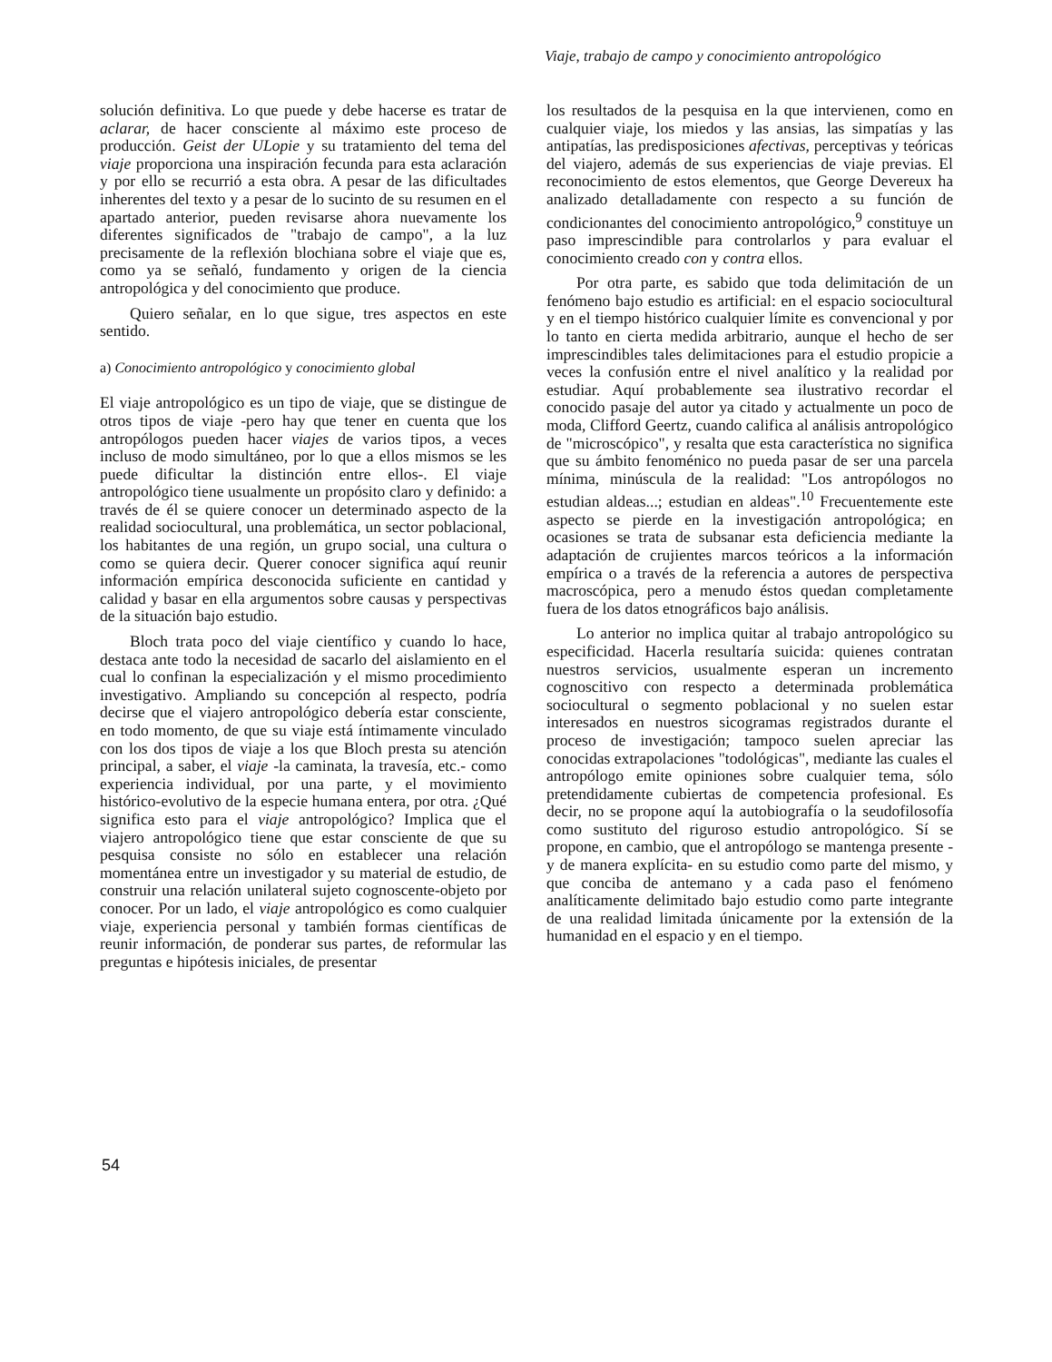Viaje, trabajo de campo y conocimiento antropológico
solución definitiva. Lo que puede y debe hacerse es tratar de aclarar, de hacer consciente al máximo este proceso de producción. Geist der ULopie y su tratamiento del tema del viaje proporciona una inspiración fecunda para esta aclaración y por ello se recurrió a esta obra. A pesar de las dificultades inherentes del texto y a pesar de lo sucinto de su resumen en el apartado anterior, pueden revisarse ahora nuevamente los diferentes significados de "trabajo de campo", a la luz precisamente de la reflexión blochiana sobre el viaje que es, como ya se señaló, fundamento y origen de la ciencia antropológica y del conocimiento que produce.
Quiero señalar, en lo que sigue, tres aspectos en este sentido.
a) Conocimiento antropológico y conocimiento global
El viaje antropológico es un tipo de viaje, que se distingue de otros tipos de viaje -pero hay que tener en cuenta que los antropólogos pueden hacer viajes de varios tipos, a veces incluso de modo simultáneo, por lo que a ellos mismos se les puede dificultar la distinción entre ellos-. El viaje antropológico tiene usualmente un propósito claro y definido: a través de él se quiere conocer un determinado aspecto de la realidad sociocultural, una problemática, un sector poblacional, los habitantes de una región, un grupo social, una cultura o como se quiera decir. Querer conocer significa aquí reunir información empírica desconocida suficiente en cantidad y calidad y basar en ella argumentos sobre causas y perspectivas de la situación bajo estudio.
Bloch trata poco del viaje científico y cuando lo hace, destaca ante todo la necesidad de sacarlo del aislamiento en el cual lo confinan la especialización y el mismo procedimiento investigativo. Ampliando su concepción al respecto, podría decirse que el viajero antropológico debería estar consciente, en todo momento, de que su viaje está íntimamente vinculado con los dos tipos de viaje a los que Bloch presta su atención principal, a saber, el viaje -la caminata, la travesía, etc.- como experiencia individual, por una parte, y el movimiento histórico-evolutivo de la especie humana entera, por otra. ¿Qué significa esto para el viaje antropológico? Implica que el viajero antropológico tiene que estar consciente de que su pesquisa consiste no sólo en establecer una relación momentánea entre un investigador y su material de estudio, de construir una relación unilateral sujeto cognoscente-objeto por conocer. Por un lado, el viaje antropológico es como cualquier viaje, experiencia personal y también formas científicas de reunir información, de ponderar sus partes, de reformular las preguntas e hipótesis iniciales, de presentar
los resultados de la pesquisa en la que intervienen, como en cualquier viaje, los miedos y las ansias, las simpatías y las antipatías, las predisposiciones afectivas, perceptivas y teóricas del viajero, además de sus experiencias de viaje previas. El reconocimiento de estos elementos, que George Devereux ha analizado detalladamente con respecto a su función de condicionantes del conocimiento antropológico,<sup>9</sup> constituye un paso imprescindible para controlarlos y para evaluar el conocimiento creado con y contra ellos.
Por otra parte, es sabido que toda delimitación de un fenómeno bajo estudio es artificial: en el espacio sociocultural y en el tiempo histórico cualquier límite es convencional y por lo tanto en cierta medida arbitrario, aunque el hecho de ser imprescindibles tales delimitaciones para el estudio propicie a veces la confusión entre el nivel analítico y la realidad por estudiar. Aquí probablemente sea ilustrativo recordar el conocido pasaje del autor ya citado y actualmente un poco de moda, Clifford Geertz, cuando califica al análisis antropológico de "microscópico", y resalta que esta característica no significa que su ámbito fenoménico no pueda pasar de ser una parcela mínima, minúscula de la realidad: "Los antropólogos no estudian aldeas...; estudian en aldeas".<sup>10</sup> Frecuentemente este aspecto se pierde en la investigación antropológica; en ocasiones se trata de subsanar esta deficiencia mediante la adaptación de crujientes marcos teóricos a la información empírica o a través de la referencia a autores de perspectiva macroscópica, pero a menudo éstos quedan completamente fuera de los datos etnográficos bajo análisis.
Lo anterior no implica quitar al trabajo antropológico su especificidad. Hacerla resultaría suicida: quienes contratan nuestros servicios, usualmente esperan un incremento cognoscitivo con respecto a determinada problemática sociocultural o segmento poblacional y no suelen estar interesados en nuestros sicogramas registrados durante el proceso de investigación; tampoco suelen apreciar las conocidas extrapolaciones "todológicas", mediante las cuales el antropólogo emite opiniones sobre cualquier tema, sólo pretendidamente cubiertas de competencia profesional. Es decir, no se propone aquí la autobiografía o la seudofilosofía como sustituto del riguroso estudio antropológico. Sí se propone, en cambio, que el antropólogo se mantenga presente -y de manera explícita- en su estudio como parte del mismo, y que conciba de antemano y a cada paso el fenómeno analíticamente delimitado bajo estudio como parte integrante de una realidad limitada únicamente por la extensión de la humanidad en el espacio y en el tiempo.
54